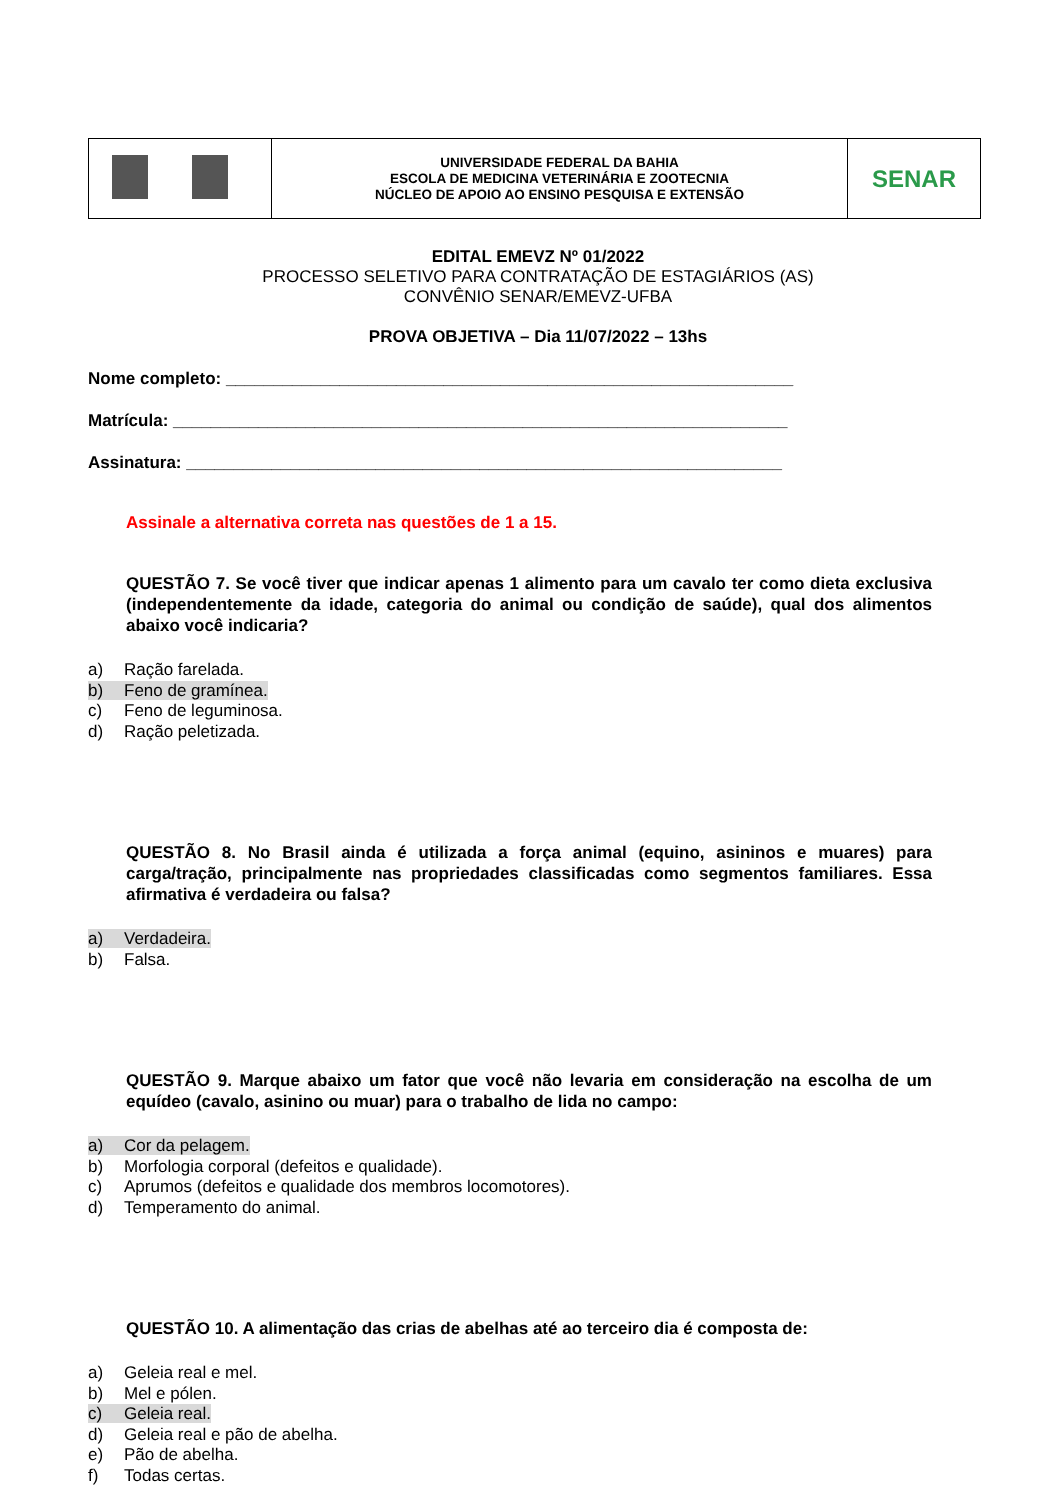| | UNIVERSIDADE FEDERAL DA BAHIA ESCOLA DE MEDICINA VETERINÁRIA E ZOOTECNIA NÚCLEO DE APOIO AO ENSINO PESQUISA E EXTENSÃO | SENAR |
EDITAL EMEVZ Nº 01/2022
PROCESSO SELETIVO PARA CONTRATAÇÃO DE ESTAGIÁRIOS (AS)
CONVÊNIO SENAR/EMEVZ-UFBA
PROVA OBJETIVA – Dia 11/07/2022 – 13hs
Nome completo: ____________________________________________________________
Matrícula: _________________________________________________________________
Assinatura: _______________________________________________________________
Assinale a alternativa correta nas questões de 1 a 15.
QUESTÃO 7. Se você tiver que indicar apenas 1 alimento para um cavalo ter como dieta exclusiva (independentemente da idade, categoria do animal ou condição de saúde), qual dos alimentos abaixo você indicaria?
a) Ração farelada.
b) Feno de gramínea.
c) Feno de leguminosa.
d) Ração peletizada.
QUESTÃO 8. No Brasil ainda é utilizada a força animal (equino, asininos e muares) para carga/tração, principalmente nas propriedades classificadas como segmentos familiares. Essa afirmativa é verdadeira ou falsa?
a) Verdadeira.
b) Falsa.
QUESTÃO 9. Marque abaixo um fator que você não levaria em consideração na escolha de um equídeo (cavalo, asinino ou muar) para o trabalho de lida no campo:
a) Cor da pelagem.
b) Morfologia corporal (defeitos e qualidade).
c) Aprumos (defeitos e qualidade dos membros locomotores).
d) Temperamento do animal.
QUESTÃO 10. A alimentação das crias de abelhas até ao terceiro dia é composta de:
a) Geleia real e mel.
b) Mel e pólen.
c) Geleia real.
d) Geleia real e pão de abelha.
e) Pão de abelha.
f) Todas certas.